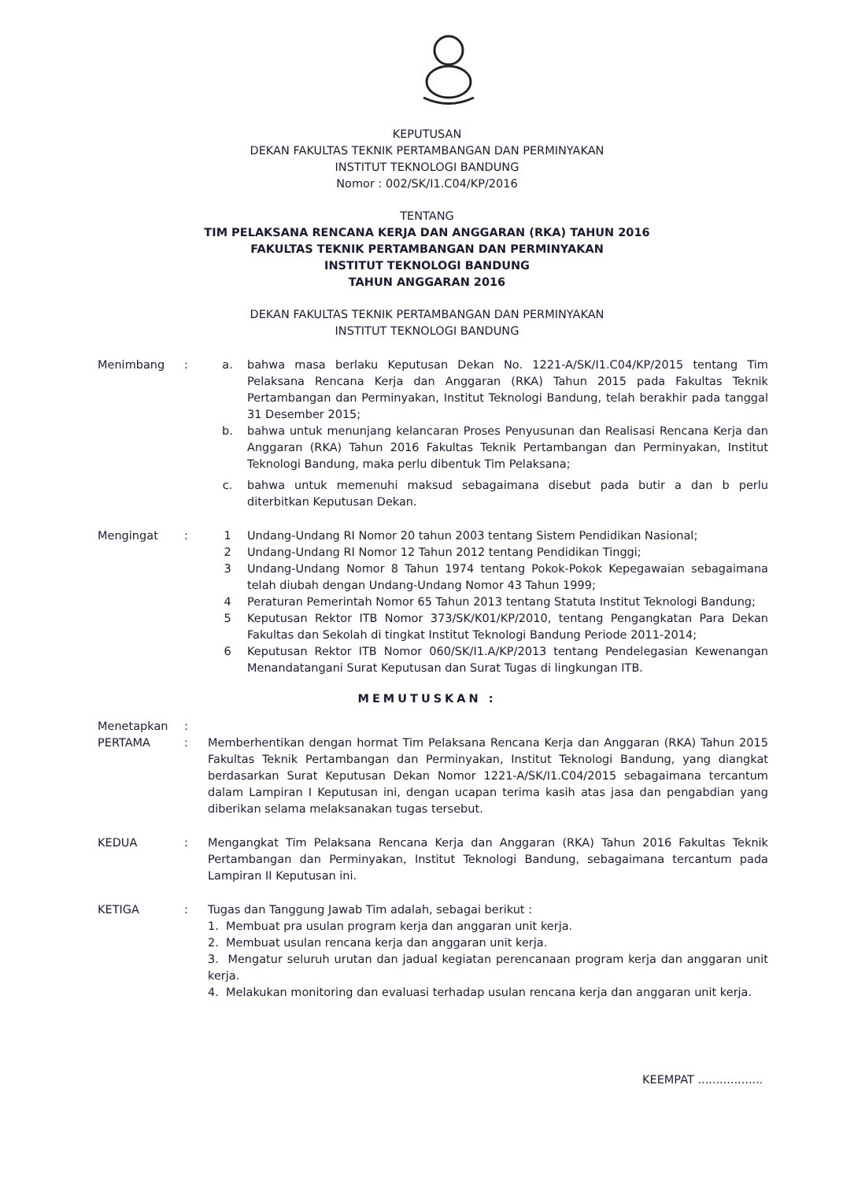KEPUTUSAN
DEKAN FAKULTAS TEKNIK PERTAMBANGAN DAN PERMINYAKAN
INSTITUT TEKNOLOGI BANDUNG
Nomor : 002/SK/I1.C04/KP/2016
TENTANG
TIM PELAKSANA RENCANA KERJA DAN ANGGARAN (RKA) TAHUN 2016
FAKULTAS TEKNIK PERTAMBANGAN DAN PERMINYAKAN
INSTITUT TEKNOLOGI BANDUNG
TAHUN ANGGARAN 2016
DEKAN FAKULTAS TEKNIK PERTAMBANGAN DAN PERMINYAKAN
INSTITUT TEKNOLOGI BANDUNG
Menimbang : a. bahwa masa berlaku Keputusan Dekan No. 1221-A/SK/I1.C04/KP/2015 tentang Tim Pelaksana Rencana Kerja dan Anggaran (RKA) Tahun 2015 pada Fakultas Teknik Pertambangan dan Perminyakan, Institut Teknologi Bandung, telah berakhir pada tanggal 31 Desember 2015;
b. bahwa untuk menunjang kelancaran Proses Penyusunan dan Realisasi Rencana Kerja dan Anggaran (RKA) Tahun 2016 Fakultas Teknik Pertambangan dan Perminyakan, Institut Teknologi Bandung, maka perlu dibentuk Tim Pelaksana;
c. bahwa untuk memenuhi maksud sebagaimana disebut pada butir a dan b perlu diterbitkan Keputusan Dekan.
Mengingat : 1 Undang-Undang RI Nomor 20 tahun 2003 tentang Sistem Pendidikan Nasional;
2 Undang-Undang RI Nomor 12 Tahun 2012 tentang Pendidikan Tinggi;
3 Undang-Undang Nomor 8 Tahun 1974 tentang Pokok-Pokok Kepegawaian sebagaimana telah diubah dengan Undang-Undang Nomor 43 Tahun 1999;
4 Peraturan Pemerintah Nomor 65 Tahun 2013 tentang Statuta Institut Teknologi Bandung;
5 Keputusan Rektor ITB Nomor 373/SK/K01/KP/2010, tentang Pengangkatan Para Dekan Fakultas dan Sekolah di tingkat Institut Teknologi Bandung Periode 2011-2014;
6 Keputusan Rektor ITB Nomor 060/SK/I1.A/KP/2013 tentang Pendelegasian Kewenangan Menandatangani Surat Keputusan dan Surat Tugas di lingkungan ITB.
MEMUTUSKAN :
Menetapkan :
PERTAMA : Memberhentikan dengan hormat Tim Pelaksana Rencana Kerja dan Anggaran (RKA) Tahun 2015 Fakultas Teknik Pertambangan dan Perminyakan, Institut Teknologi Bandung, yang diangkat berdasarkan Surat Keputusan Dekan Nomor 1221-A/SK/I1.C04/2015 sebagaimana tercantum dalam Lampiran I Keputusan ini, dengan ucapan terima kasih atas jasa dan pengabdian yang diberikan selama melaksanakan tugas tersebut.
KEDUA : Mengangkat Tim Pelaksana Rencana Kerja dan Anggaran (RKA) Tahun 2016 Fakultas Teknik Pertambangan dan Perminyakan, Institut Teknologi Bandung, sebagaimana tercantum pada Lampiran II Keputusan ini.
KETIGA : Tugas dan Tanggung Jawab Tim adalah, sebagai berikut :
1. Membuat pra usulan program kerja dan anggaran unit kerja.
2. Membuat usulan rencana kerja dan anggaran unit kerja.
3. Mengatur seluruh urutan dan jadual kegiatan perencanaan program kerja dan anggaran unit kerja.
4. Melakukan monitoring dan evaluasi terhadap usulan rencana kerja dan anggaran unit kerja.
KEEMPAT ..................